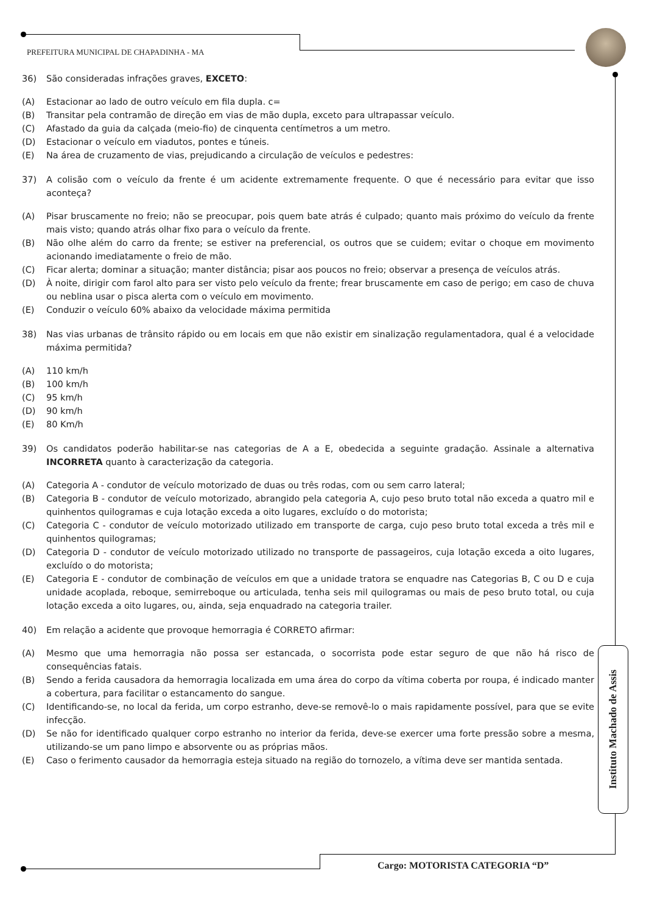PREFEITURA MUNICIPAL DE CHAPADINHA - MA
36) São consideradas infrações graves, EXCETO:
(A) Estacionar ao lado de outro veículo em fila dupla. c=
(B) Transitar pela contramão de direção em vias de mão dupla, exceto para ultrapassar veículo.
(C) Afastado da guia da calçada (meio-fio) de cinquenta centímetros a um metro.
(D) Estacionar o veículo em viadutos, pontes e túneis.
(E) Na área de cruzamento de vias, prejudicando a circulação de veículos e pedestres:
37) A colisão com o veículo da frente é um acidente extremamente frequente. O que é necessário para evitar que isso aconteça?
(A) Pisar bruscamente no freio; não se preocupar, pois quem bate atrás é culpado; quanto mais próximo do veículo da frente mais visto; quando atrás olhar fixo para o veículo da frente.
(B) Não olhe além do carro da frente; se estiver na preferencial, os outros que se cuidem; evitar o choque em movimento acionando imediatamente o freio de mão.
(C) Ficar alerta; dominar a situação; manter distância; pisar aos poucos no freio; observar a presença de veículos atrás.
(D) À noite, dirigir com farol alto para ser visto pelo veículo da frente; frear bruscamente em caso de perigo; em caso de chuva ou neblina usar o pisca alerta com o veículo em movimento.
(E) Conduzir o veículo 60% abaixo da velocidade máxima permitida
38) Nas vias urbanas de trânsito rápido ou em locais em que não existir em sinalização regulamentadora, qual é a velocidade máxima permitida?
(A) 110 km/h
(B) 100 km/h
(C) 95 km/h
(D) 90 km/h
(E) 80 Km/h
39) Os candidatos poderão habilitar-se nas categorias de A a E, obedecida a seguinte gradação. Assinale a alternativa INCORRETA quanto à caracterização da categoria.
(A) Categoria A - condutor de veículo motorizado de duas ou três rodas, com ou sem carro lateral;
(B) Categoria B - condutor de veículo motorizado, abrangido pela categoria A, cujo peso bruto total não exceda a quatro mil e quinhentos quilogramas e cuja lotação exceda a oito lugares, excluído o do motorista;
(C) Categoria C - condutor de veículo motorizado utilizado em transporte de carga, cujo peso bruto total exceda a três mil e quinhentos quilogramas;
(D) Categoria D - condutor de veículo motorizado utilizado no transporte de passageiros, cuja lotação exceda a oito lugares, excluído o do motorista;
(E) Categoria E - condutor de combinação de veículos em que a unidade tratora se enquadre nas Categorias B, C ou D e cuja unidade acoplada, reboque, semirreboque ou articulada, tenha seis mil quilogramas ou mais de peso bruto total, ou cuja lotação exceda a oito lugares, ou, ainda, seja enquadrado na categoria trailer.
40) Em relação a acidente que provoque hemorragia é CORRETO afirmar:
(A) Mesmo que uma hemorragia não possa ser estancada, o socorrista pode estar seguro de que não há risco de consequências fatais.
(B) Sendo a ferida causadora da hemorragia localizada em uma área do corpo da vítima coberta por roupa, é indicado manter a cobertura, para facilitar o estancamento do sangue.
(C) Identificando-se, no local da ferida, um corpo estranho, deve-se removê-lo o mais rapidamente possível, para que se evite infecção.
(D) Se não for identificado qualquer corpo estranho no interior da ferida, deve-se exercer uma forte pressão sobre a mesma, utilizando-se um pano limpo e absorvente ou as próprias mãos.
(E) Caso o ferimento causador da hemorragia esteja situado na região do tornozelo, a vítima deve ser mantida sentada.
Instituto Machado de Assis
Cargo: MOTORISTA CATEGORIA “D”